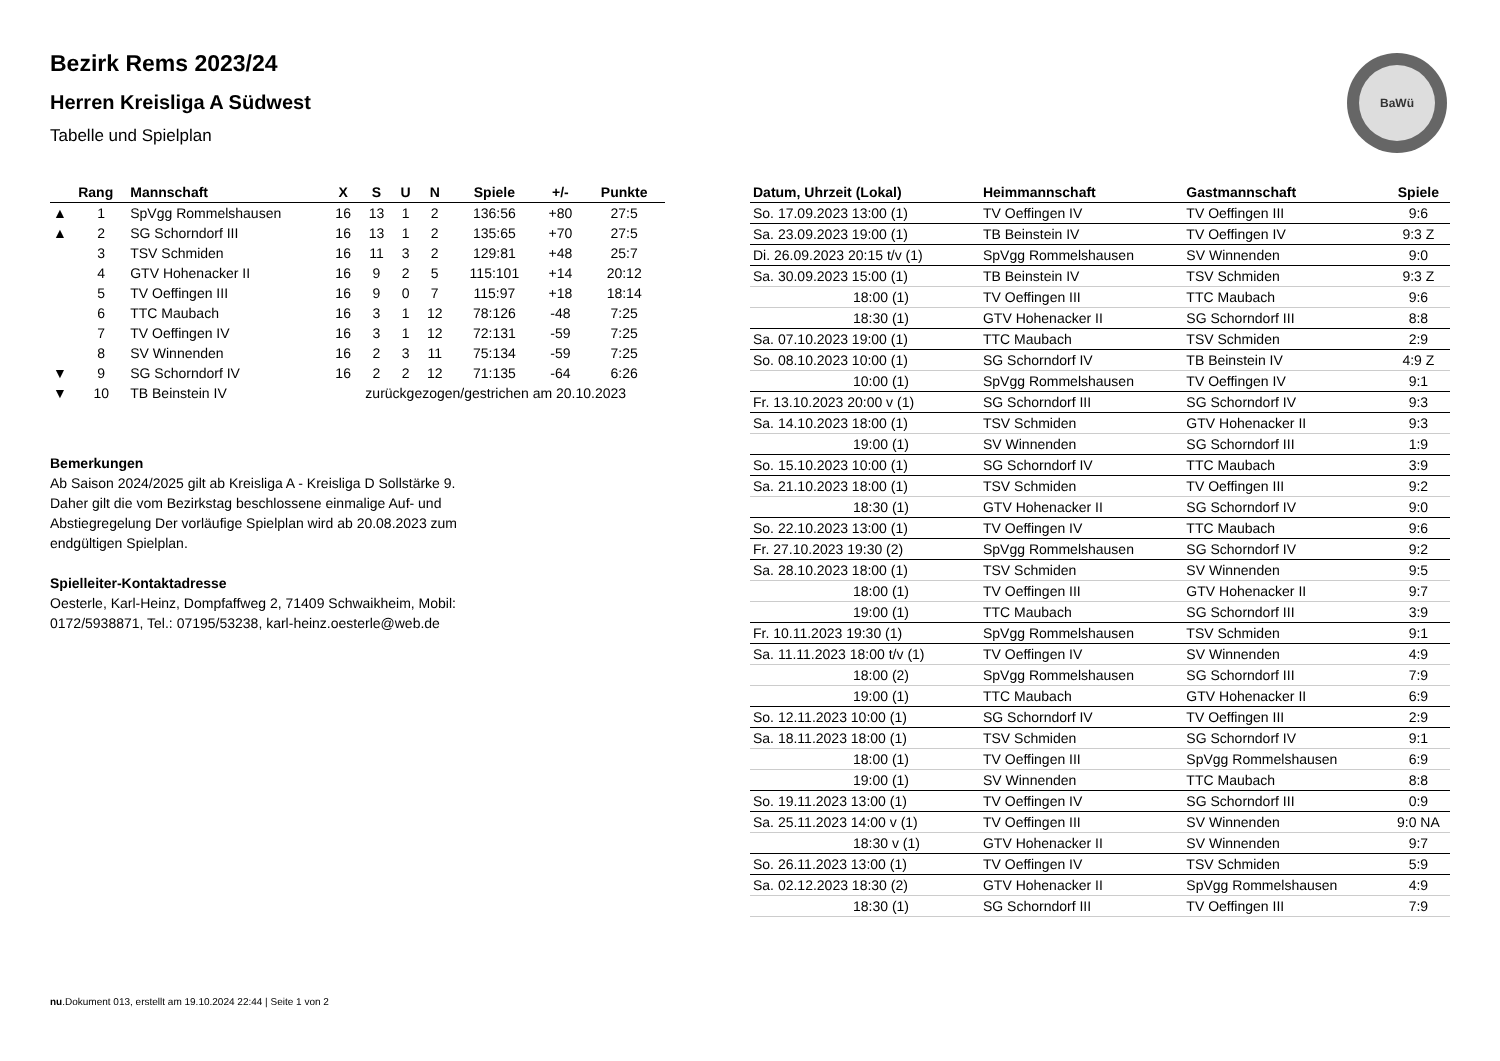Bezirk Rems 2023/24
Herren Kreisliga A Südwest
Tabelle und Spielplan
BaWü
| | Rang | Mannschaft | X | S | U | N | Spiele | +/- | Punkte |
| --- | --- | --- | --- | --- | --- | --- | --- | --- | --- |
| ▲ | 1 | SpVgg Rommelshausen | 16 | 13 | 1 | 2 | 136:56 | +80 | 27:5 |
| ▲ | 2 | SG Schorndorf III | 16 | 13 | 1 | 2 | 135:65 | +70 | 27:5 |
| | 3 | TSV Schmiden | 16 | 11 | 3 | 2 | 129:81 | +48 | 25:7 |
| | 4 | GTV Hohenacker II | 16 | 9 | 2 | 5 | 115:101 | +14 | 20:12 |
| | 5 | TV Oeffingen III | 16 | 9 | 0 | 7 | 115:97 | +18 | 18:14 |
| | 6 | TTC Maubach | 16 | 3 | 1 | 12 | 78:126 | -48 | 7:25 |
| | 7 | TV Oeffingen IV | 16 | 3 | 1 | 12 | 72:131 | -59 | 7:25 |
| | 8 | SV Winnenden | 16 | 2 | 3 | 11 | 75:134 | -59 | 7:25 |
| ▼ | 9 | SG Schorndorf IV | 16 | 2 | 2 | 12 | 71:135 | -64 | 6:26 |
| ▼ | 10 | TB Beinstein IV | zurückgezogen/gestrichen am 20.10.2023 | | | | | | |
Bemerkungen
Ab Saison 2024/2025 gilt ab Kreisliga A - Kreisliga D Sollstärke 9. Daher gilt die vom Bezirkstag beschlossene einmalige Auf- und Abstiegregelung Der vorläufige Spielplan wird ab 20.08.2023 zum endgültigen Spielplan.
Spielleiter-Kontaktadresse
Oesterle, Karl-Heinz, Dompfaffweg 2, 71409 Schwaikheim, Mobil: 0172/5938871, Tel.: 07195/53238, karl-heinz.oesterle@web.de
| Datum, Uhrzeit (Lokal) | Heimmannschaft | Gastmannschaft | Spiele |
| --- | --- | --- | --- |
| So. 17.09.2023 13:00 (1) | TV Oeffingen IV | TV Oeffingen III | 9:6 |
| Sa. 23.09.2023 19:00 (1) | TB Beinstein IV | TV Oeffingen IV | 9:3 Z |
| Di. 26.09.2023 20:15 t/v (1) | SpVgg Rommelshausen | SV Winnenden | 9:0 |
| Sa. 30.09.2023 15:00 (1) | TB Beinstein IV | TSV Schmiden | 9:3 Z |
| 18:00 (1) | TV Oeffingen III | TTC Maubach | 9:6 |
| 18:30 (1) | GTV Hohenacker II | SG Schorndorf III | 8:8 |
| Sa. 07.10.2023 19:00 (1) | TTC Maubach | TSV Schmiden | 2:9 |
| So. 08.10.2023 10:00 (1) | SG Schorndorf IV | TB Beinstein IV | 4:9 Z |
| 10:00 (1) | SpVgg Rommelshausen | TV Oeffingen IV | 9:1 |
| Fr. 13.10.2023 20:00 v (1) | SG Schorndorf III | SG Schorndorf IV | 9:3 |
| Sa. 14.10.2023 18:00 (1) | TSV Schmiden | GTV Hohenacker II | 9:3 |
| 19:00 (1) | SV Winnenden | SG Schorndorf III | 1:9 |
| So. 15.10.2023 10:00 (1) | SG Schorndorf IV | TTC Maubach | 3:9 |
| Sa. 21.10.2023 18:00 (1) | TSV Schmiden | TV Oeffingen III | 9:2 |
| 18:30 (1) | GTV Hohenacker II | SG Schorndorf IV | 9:0 |
| So. 22.10.2023 13:00 (1) | TV Oeffingen IV | TTC Maubach | 9:6 |
| Fr. 27.10.2023 19:30 (2) | SpVgg Rommelshausen | SG Schorndorf IV | 9:2 |
| Sa. 28.10.2023 18:00 (1) | TSV Schmiden | SV Winnenden | 9:5 |
| 18:00 (1) | TV Oeffingen III | GTV Hohenacker II | 9:7 |
| 19:00 (1) | TTC Maubach | SG Schorndorf III | 3:9 |
| Fr. 10.11.2023 19:30 (1) | SpVgg Rommelshausen | TSV Schmiden | 9:1 |
| Sa. 11.11.2023 18:00 t/v (1) | TV Oeffingen IV | SV Winnenden | 4:9 |
| 18:00 (2) | SpVgg Rommelshausen | SG Schorndorf III | 7:9 |
| 19:00 (1) | TTC Maubach | GTV Hohenacker II | 6:9 |
| So. 12.11.2023 10:00 (1) | SG Schorndorf IV | TV Oeffingen III | 2:9 |
| Sa. 18.11.2023 18:00 (1) | TSV Schmiden | SG Schorndorf IV | 9:1 |
| 18:00 (1) | TV Oeffingen III | SpVgg Rommelshausen | 6:9 |
| 19:00 (1) | SV Winnenden | TTC Maubach | 8:8 |
| So. 19.11.2023 13:00 (1) | TV Oeffingen IV | SG Schorndorf III | 0:9 |
| Sa. 25.11.2023 14:00 v (1) | TV Oeffingen III | SV Winnenden | 9:0 NA |
| 18:30 v (1) | GTV Hohenacker II | SV Winnenden | 9:7 |
| So. 26.11.2023 13:00 (1) | TV Oeffingen IV | TSV Schmiden | 5:9 |
| Sa. 02.12.2023 18:30 (2) | GTV Hohenacker II | SpVgg Rommelshausen | 4:9 |
| 18:30 (1) | SG Schorndorf III | TV Oeffingen III | 7:9 |
nu.Dokument 013, erstellt am 19.10.2024 22:44 | Seite 1 von 2